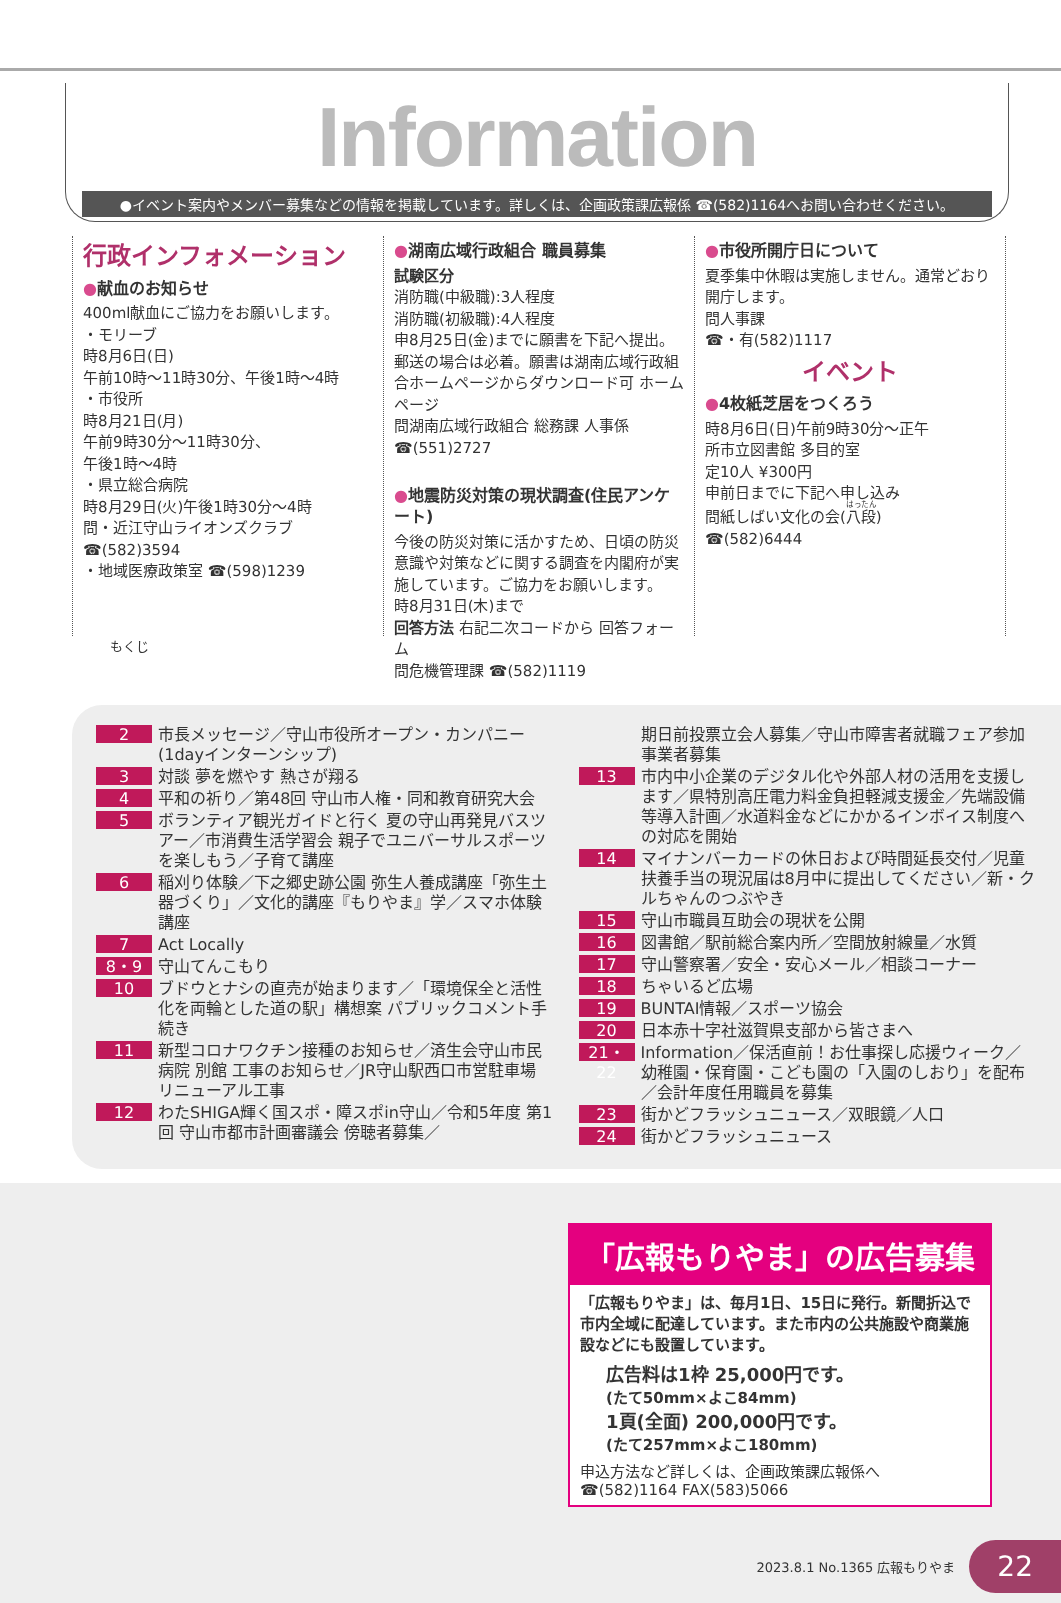Information
●イベント案内やメンバー募集などの情報を掲載しています。詳しくは、企画政策課広報係 ☎(582)1164へお問い合わせください。
行政インフォメーション
●献血のお知らせ
400ml献血にご協力をお願いします。
・モリーブ
時8月6日(日)
午前10時～11時30分、午後1時～4時
・市役所
時8月21日(月)
午前9時30分～11時30分、
午後1時～4時
・県立総合病院
時8月29日(火)午後1時30分～4時
問・近江守山ライオンズクラブ
☎(582)3594
・地域医療政策室 ☎(598)1239
●湖南広域行政組合 職員募集
試験区分
消防職(中級職):3人程度
消防職(初級職):4人程度
申8月25日(金)までに願書を下記へ提出。郵送の場合は必着。願書は湖南広域行政組合ホームページからダウンロード可 ホームページ
問湖南広域行政組合 総務課 人事係
☎(551)2727
●地震防災対策の現状調査(住民アンケート)
今後の防災対策に活かすため、日頃の防災意識や対策などに関する調査を内閣府が実施しています。ご協力をお願いします。
時8月31日(木)まで
回答方法 右記二次コードから 回答フォーム
問危機管理課 ☎(582)1119
●市役所開庁日について
夏季集中休暇は実施しません。通常どおり開庁します。
問人事課
☎・有(582)1117
イベント
●4枚紙芝居をつくろう
時8月6日(日)午前9時30分～正午
所市立図書館 多目的室
定10人 ¥300円
申前日までに下記へ申し込み
問紙しばい文化の会(八段)
☎(582)6444
もくじ
2 市長メッセージ／守山市役所オープン・カンパニー(1dayインターンシップ)
3 対談 夢を燃やす 熱さが翔る
4 平和の祈り／第48回 守山市人権・同和教育研究大会
5 ボランティア観光ガイドと行く 夏の守山再発見バスツアー／市消費生活学習会 親子でユニバーサルスポーツを楽しもう／子育て講座
6 稲刈り体験／下之郷史跡公園 弥生人養成講座「弥生土器づくり」／文化的講座『もりやま』学／スマホ体験講座
7 Act Locally
8・9 守山てんこもり
10 ブドウとナシの直売が始まります／「環境保全と活性化を両輪とした道の駅」構想案 パブリックコメント手続き
11 新型コロナワクチン接種のお知らせ／済生会守山市民病院 別館 工事のお知らせ／JR守山駅西口市営駐車場 リニューアル工事
12 わたSHIGA輝く国スポ・障スポin守山／令和5年度 第1回 守山市都市計画審議会 傍聴者募集／
期日前投票立会人募集／守山市障害者就職フェア参加事業者募集
13 市内中小企業のデジタル化や外部人材の活用を支援します／県特別高圧電力料金負担軽減支援金／先端設備等導入計画／水道料金などにかかるインボイス制度への対応を開始
14 マイナンバーカードの休日および時間延長交付／児童扶養手当の現況届は8月中に提出してください／新・クルちゃんのつぶやき
15 守山市職員互助会の現状を公開
16 図書館／駅前総合案内所／空間放射線量／水質
17 守山警察署／安全・安心メール／相談コーナー
18 ちゃいるど広場
19 BUNTAI情報／スポーツ協会
20 日本赤十字社滋賀県支部から皆さまへ
21・22 Information／保活直前！お仕事探し応援ウィーク／幼稚園・保育園・こども園の「入園のしおり」を配布／会計年度任用職員を募集
23 街かどフラッシュニュース／双眼鏡／人口
24 街かどフラッシュニュース
「広報もりやま」の広告募集
「広報もりやま」は、毎月1日、15日に発行。新聞折込で市内全域に配達しています。また市内の公共施設や商業施設などにも設置しています。
広告料は1枠 25,000円です。
(たて50mm×よこ84mm)
1頁(全面) 200,000円です。
(たて257mm×よこ180mm)
申込方法など詳しくは、企画政策課広報係へ
☎(582)1164 FAX(583)5066
2023.8.1 No.1365 広報もりやま 22